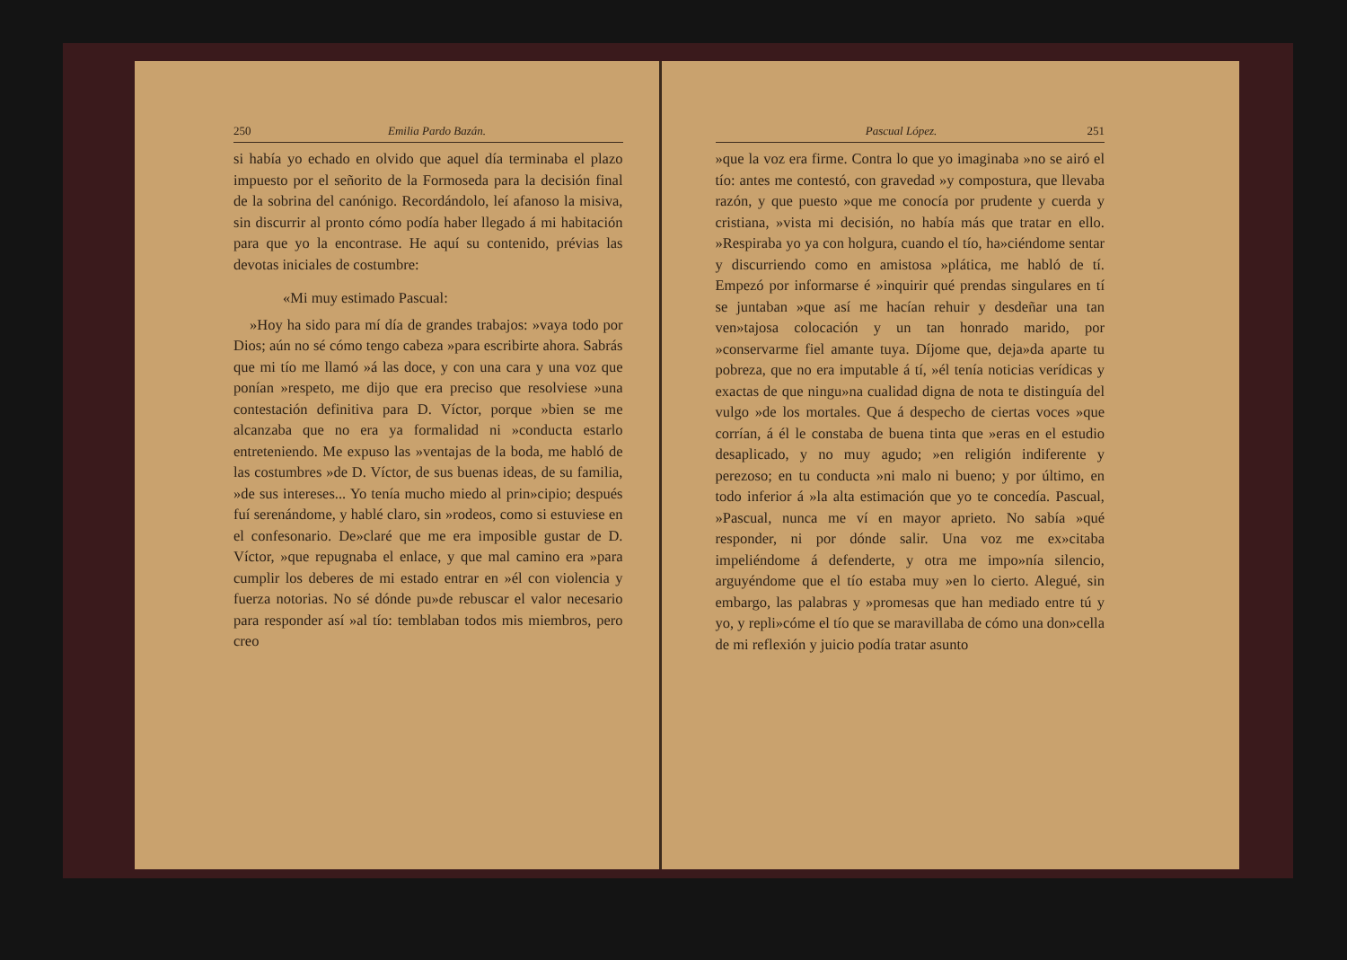250 Emilia Pardo Bazán.
si había yo echado en olvido que aquel día terminaba el plazo impuesto por el señorito de la Formoseda para la decisión final de la sobrina del canónigo. Recordándolo, leí afanoso la misiva, sin discurrir al pronto cómo podía haber llegado á mi habitación para que yo la encontrase. He aquí su contenido, prévias las devotas iniciales de costumbre:
«Mi muy estimado Pascual:
»Hoy ha sido para mí día de grandes trabajos: »vaya todo por Dios; aún no sé cómo tengo cabeza »para escribirte ahora. Sabrás que mi tío me llamó »á las doce, y con una cara y una voz que ponían »respeto, me dijo que era preciso que resolviese »una contestación definitiva para D. Víctor, porque »bien se me alcanzaba que no era ya formalidad ni »conducta estarlo entreteniendo. Me expuso las »ventajas de la boda, me habló de las costumbres »de D. Víctor, de sus buenas ideas, de su familia, »de sus intereses... Yo tenía mucho miedo al prin»cipio; después fuí serenándome, y hablé claro, sin »rodeos, como si estuviese en el confesonario. De»claré que me era imposible gustar de D. Víctor, »que repugnaba el enlace, y que mal camino era »para cumplir los deberes de mi estado entrar en »él con violencia y fuerza notorias. No sé dónde pu»de rebuscar el valor necesario para responder así »al tío: temblaban todos mis miembros, pero creo
Pascual López. 251
»que la voz era firme. Contra lo que yo imaginaba »no se airó el tío: antes me contestó, con gravedad »y compostura, que llevaba razón, y que puesto »que me conocía por prudente y cuerda y cristiana, »vista mi decisión, no había más que tratar en ello. »Respiraba yo ya con holgura, cuando el tío, ha»ciéndome sentar y discurriendo como en amistosa »plática, me habló de tí. Empezó por informarse é »inquirir qué prendas singulares en tí se juntaban »que así me hacían rehuir y desdeñar una tan ven»tajosa colocación y un tan honrado marido, por »conservarme fiel amante tuya. Díjome que, deja»da aparte tu pobreza, que no era imputable á tí, »él tenía noticias verídicas y exactas de que ningu»na cualidad digna de nota te distinguía del vulgo »de los mortales. Que á despecho de ciertas voces »que corrían, á él le constaba de buena tinta que »eras en el estudio desaplicado, y no muy agudo; »en religión indiferente y perezoso; en tu conducta »ni malo ni bueno; y por último, en todo inferior á »la alta estimación que yo te concedía. Pascual, »Pascual, nunca me ví en mayor aprieto. No sabía »qué responder, ni por dónde salir. Una voz me ex»citaba impeliéndome á defenderte, y otra me impo»nía silencio, arguyéndome que el tío estaba muy »en lo cierto. Alegué, sin embargo, las palabras y »promesas que han mediado entre tú y yo, y repli»cóme el tío que se maravillaba de cómo una don»cella de mi reflexión y juicio podía tratar asunto